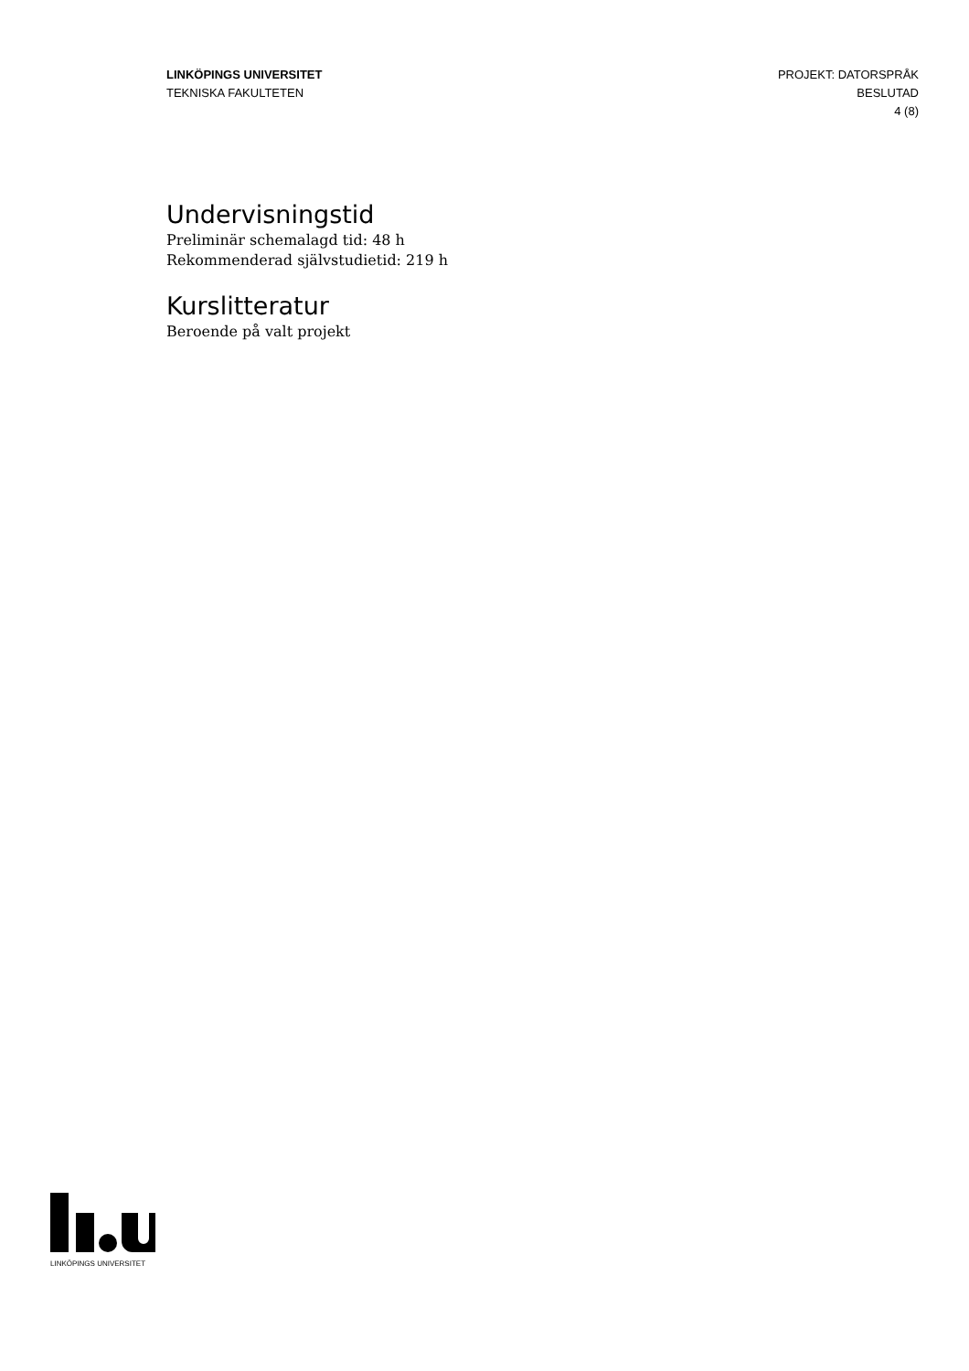LINKÖPINGS UNIVERSITET
TEKNISKA FAKULTETEN
PROJEKT: DATORSPRÅK
BESLUTAD
4 (8)
Undervisningstid
Preliminär schemalagd tid: 48 h
Rekommenderad självstudietid: 219 h
Kurslitteratur
Beroende på valt projekt
LINKÖPINGS UNIVERSITET